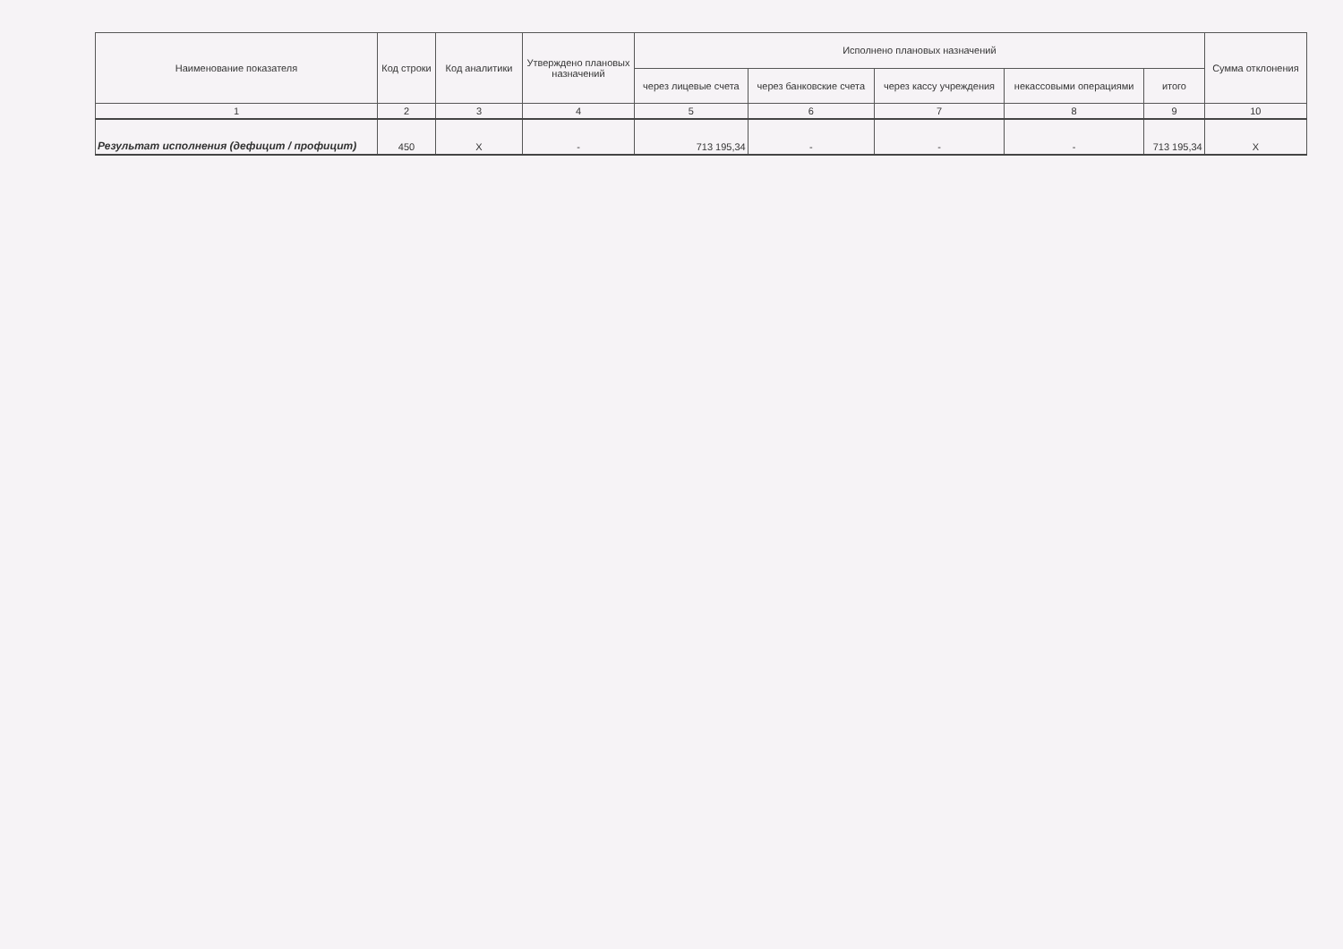| Наименование показателя | Код строки | Код аналитики | Утверждено плановых назначений | Исполнено плановых назначений | | | | | Сумма отклонения |
| --- | --- | --- | --- | --- | --- | --- | --- | --- | --- |
| | | | | через лицевые счета | через банковские счета | через кассу учреждения | некассовыми операциями | итого | |
| 1 | 2 | 3 | 4 | 5 | 6 | 7 | 8 | 9 | 10 |
| Результат исполнения (дефицит / профицит) | 450 | X | - | 713 195,34 | - | - | - | 713 195,34 | X |